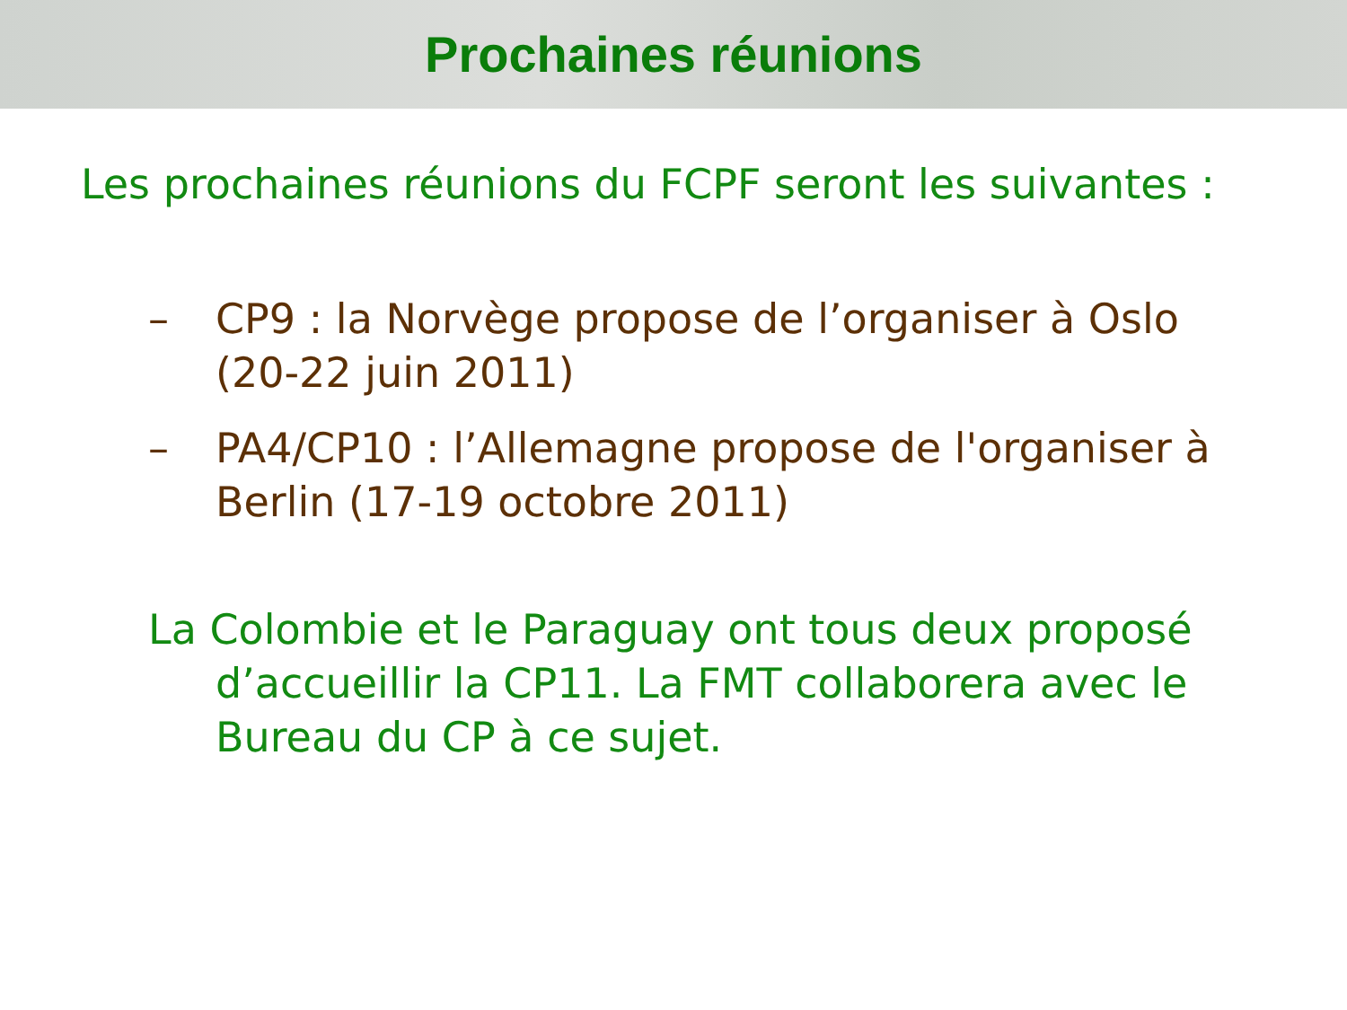Prochaines réunions
Les prochaines réunions du FCPF seront les suivantes :
– CP9 : la Norvège propose de l’organiser à Oslo
(20-22 juin 2011)
– PA4/CP10 : l’Allemagne propose de l'organiser à
Berlin (17-19 octobre 2011)
La Colombie et le Paraguay ont tous deux proposé d’accueillir la CP11. La FMT collaborera avec le Bureau du CP à ce sujet.